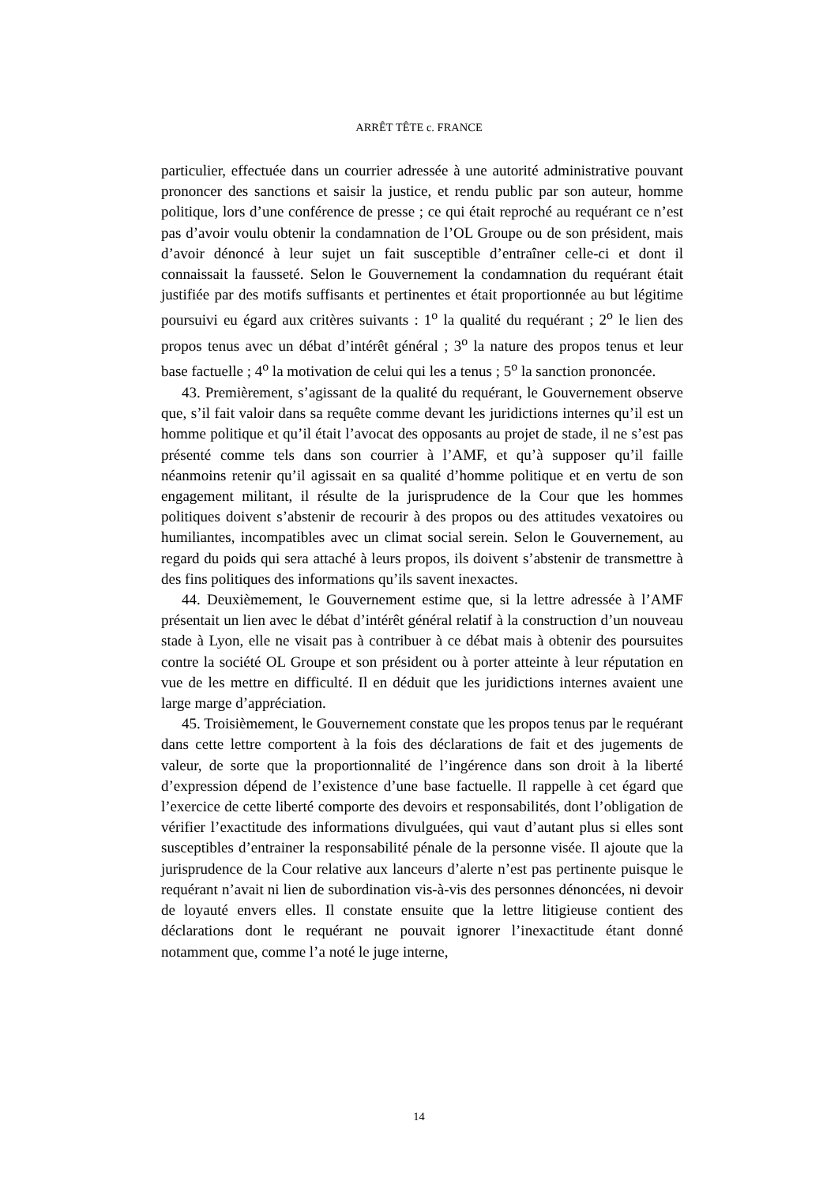ARRÊT TÊTE c. FRANCE
particulier, effectuée dans un courrier adressée à une autorité administrative pouvant prononcer des sanctions et saisir la justice, et rendu public par son auteur, homme politique, lors d’une conférence de presse ; ce qui était reproché au requérant ce n’est pas d’avoir voulu obtenir la condamnation de l’OL Groupe ou de son président, mais d’avoir dénoncé à leur sujet un fait susceptible d’entraîner celle-ci et dont il connaissait la fausseté. Selon le Gouvernement la condamnation du requérant était justifiée par des motifs suffisants et pertinentes et était proportionnée au but légitime poursuivi eu égard aux critères suivants : 1<sup>o</sup> la qualité du requérant ; 2<sup>o</sup> le lien des propos tenus avec un débat d’intérêt général ; 3<sup>o</sup> la nature des propos tenus et leur base factuelle ; 4<sup>o</sup> la motivation de celui qui les a tenus ; 5<sup>o</sup> la sanction prononcée.
43. Premièrement, s’agissant de la qualité du requérant, le Gouvernement observe que, s’il fait valoir dans sa requête comme devant les juridictions internes qu’il est un homme politique et qu’il était l’avocat des opposants au projet de stade, il ne s’est pas présenté comme tels dans son courrier à l’AMF, et qu’à supposer qu’il faille néanmoins retenir qu’il agissait en sa qualité d’homme politique et en vertu de son engagement militant, il résulte de la jurisprudence de la Cour que les hommes politiques doivent s’abstenir de recourir à des propos ou des attitudes vexatoires ou humiliantes, incompatibles avec un climat social serein. Selon le Gouvernement, au regard du poids qui sera attaché à leurs propos, ils doivent s’abstenir de transmettre à des fins politiques des informations qu’ils savent inexactes.
44. Deuxièmement, le Gouvernement estime que, si la lettre adressée à l’AMF présentait un lien avec le débat d’intérêt général relatif à la construction d’un nouveau stade à Lyon, elle ne visait pas à contribuer à ce débat mais à obtenir des poursuites contre la société OL Groupe et son président ou à porter atteinte à leur réputation en vue de les mettre en difficulté. Il en déduit que les juridictions internes avaient une large marge d’appréciation.
45. Troisièmement, le Gouvernement constate que les propos tenus par le requérant dans cette lettre comportent à la fois des déclarations de fait et des jugements de valeur, de sorte que la proportionnalité de l’ingérence dans son droit à la liberté d’expression dépend de l’existence d’une base factuelle. Il rappelle à cet égard que l’exercice de cette liberté comporte des devoirs et responsabilités, dont l’obligation de vérifier l’exactitude des informations divulguées, qui vaut d’autant plus si elles sont susceptibles d’entrainer la responsabilité pénale de la personne visée. Il ajoute que la jurisprudence de la Cour relative aux lanceurs d’alerte n’est pas pertinente puisque le requérant n’avait ni lien de subordination vis-à-vis des personnes dénoncées, ni devoir de loyauté envers elles. Il constate ensuite que la lettre litigieuse contient des déclarations dont le requérant ne pouvait ignorer l’inexactitude étant donné notamment que, comme l’a noté le juge interne,
14